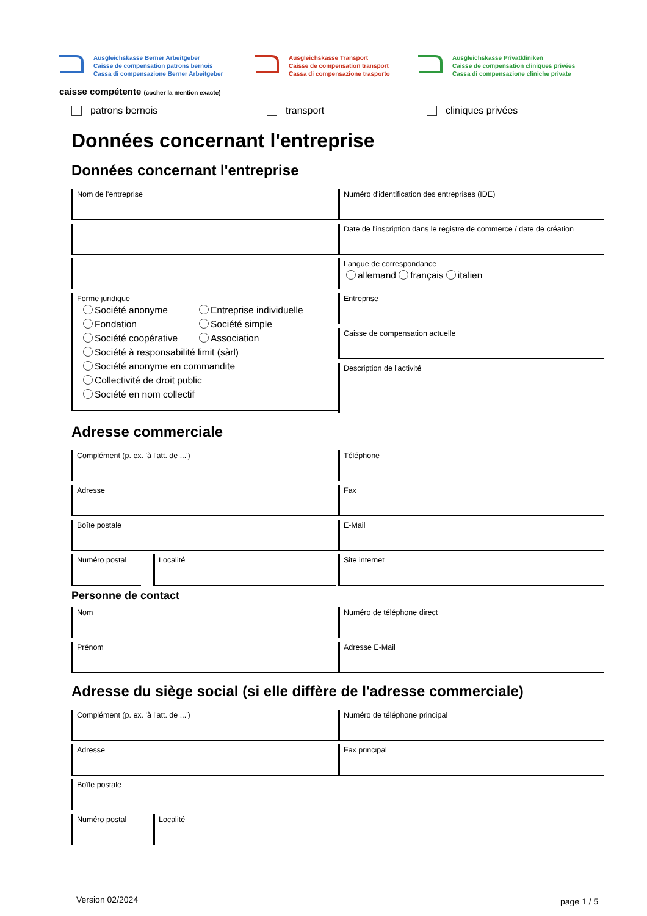Ausgleichskasse Berner Arbeitgeber
Caisse de compensation patrons bernois
Cassa di compensazione Berner Arbeitgeber
Ausgleichskasse Transport
Caisse de compensation transport
Cassa di compensazione trasporto
Ausgleichskasse Privatkliniken
Caisse de compensation cliniques privées
Cassa di compensazione cliniche private
caisse compétente (cocher la mention exacte)
patrons bernois transport cliniques privées
Données concernant l'entreprise
Données concernant l'entreprise
Nom de l'entreprise
Forme juridique
Société anonyme Entreprise individuelle
Fondation Société simple
Société coopérative Association
Société à responsabilité limit (sàrl)
Société anonyme en commandite
Collectivité de droit public
Société en nom collectif
Numéro d'identification des entreprises (IDE)
Date de l'inscription dans le registre de commerce / date de création
Langue de correspondance
allemand français italien
Entreprise
Caisse de compensation actuelle
Description de l'activité
Adresse commerciale
Complément (p. ex. 'à l'att. de ...')
Adresse
Boîte postale
Numéro postal Localité
Téléphone
Fax
E-Mail
Site internet
Personne de contact
Nom
Prénom
Numéro de téléphone direct
Adresse E-Mail
Adresse du siège social (si elle diffère de l'adresse commerciale)
Complément (p. ex. 'à l'att. de ...')
Adresse
Boîte postale
Numéro postal Localité
Numéro de téléphone principal
Fax principal
Version 02/2024 page 1 / 5